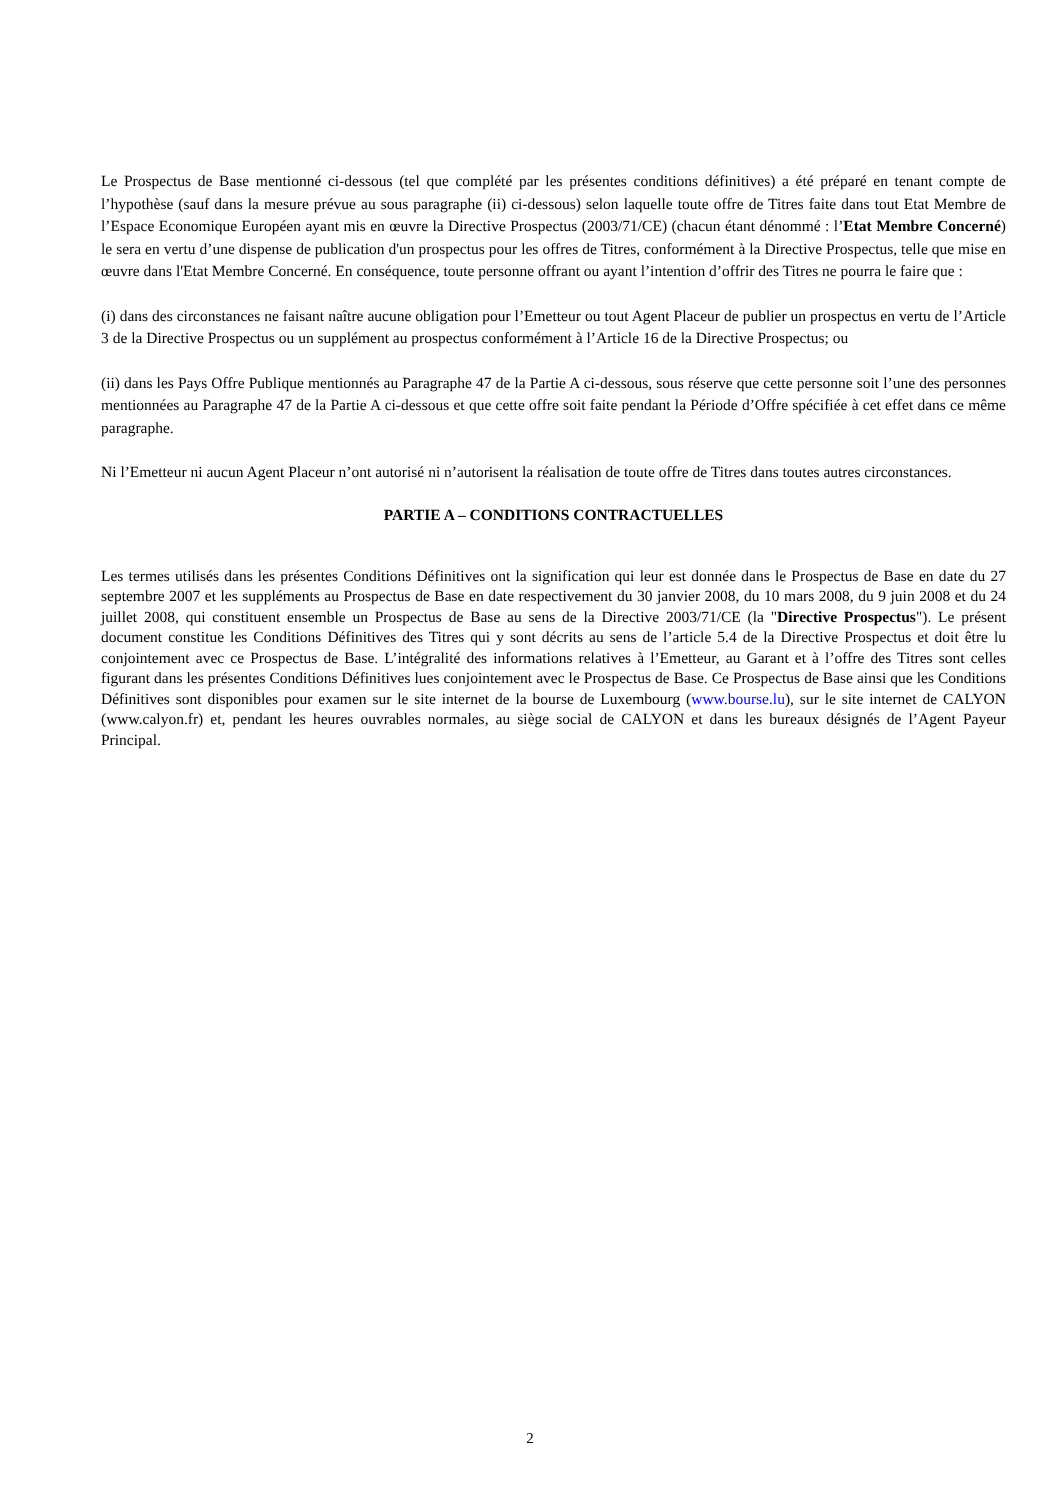Le Prospectus de Base mentionné ci-dessous (tel que complété par les présentes conditions définitives) a été préparé en tenant compte de l’hypothèse (sauf dans la mesure prévue au sous paragraphe (ii) ci-dessous) selon laquelle toute offre de Titres faite dans tout Etat Membre de l’Espace Economique Européen ayant mis en œuvre la Directive Prospectus (2003/71/CE) (chacun étant dénommé : l’Etat Membre Concerné) le sera en vertu d’une dispense de publication d'un prospectus pour les offres de Titres, conformément à la Directive Prospectus, telle que mise en œuvre dans l'Etat Membre Concerné. En conséquence, toute personne offrant ou ayant l’intention d’offrir des Titres ne pourra le faire que :
(i) dans des circonstances ne faisant naître aucune obligation pour l’Emetteur ou tout Agent Placeur de publier un prospectus en vertu de l’Article 3 de la Directive Prospectus ou un supplément au prospectus conformément à l’Article 16 de la Directive Prospectus; ou
(ii) dans les Pays Offre Publique mentionnés au Paragraphe 47 de la Partie A ci-dessous, sous réserve que cette personne soit l’une des personnes mentionnées au Paragraphe 47 de la Partie A ci-dessous et que cette offre soit faite pendant la Période d’Offre spécifiée à cet effet dans ce même paragraphe.
Ni l’Emetteur ni aucun Agent Placeur n’ont autorisé ni n’autorisent la réalisation de toute offre de Titres dans toutes autres circonstances.
PARTIE A – CONDITIONS CONTRACTUELLES
Les termes utilisés dans les présentes Conditions Définitives ont la signification qui leur est donnée dans le Prospectus de Base en date du 27 septembre 2007 et les suppléments au Prospectus de Base en date respectivement du 30 janvier 2008, du 10 mars 2008, du 9 juin 2008 et du 24 juillet 2008, qui constituent ensemble un Prospectus de Base au sens de la Directive 2003/71/CE (la "Directive Prospectus"). Le présent document constitue les Conditions Définitives des Titres qui y sont décrits au sens de l’article 5.4 de la Directive Prospectus et doit être lu conjointement avec ce Prospectus de Base. L’intégralité des informations relatives à l’Emetteur, au Garant et à l’offre des Titres sont celles figurant dans les présentes Conditions Définitives lues conjointement avec le Prospectus de Base. Ce Prospectus de Base ainsi que les Conditions Définitives sont disponibles pour examen sur le site internet de la bourse de Luxembourg (www.bourse.lu), sur le site internet de CALYON (www.calyon.fr) et, pendant les heures ouvrables normales, au siège social de CALYON et dans les bureaux désignés de l’Agent Payeur Principal.
2